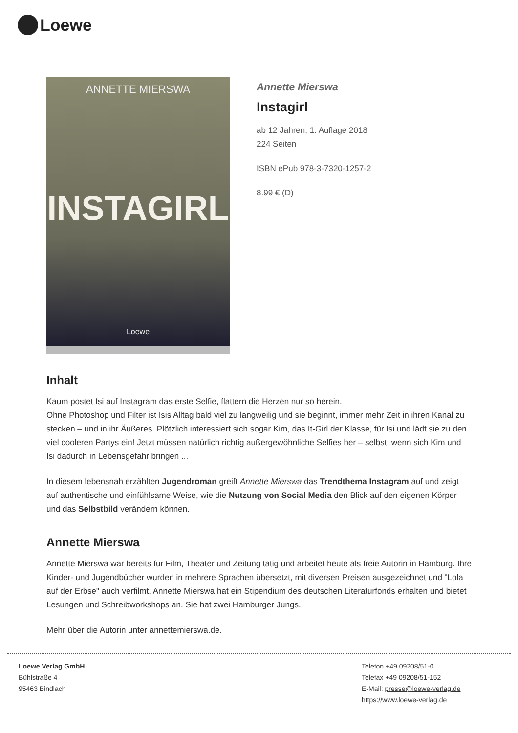Loewe
ANNETTE MIERSWA
INSTAGIRL
Loewe
Annette Mierswa
Instagirl
ab 12 Jahren, 1. Auflage 2018
224 Seiten
ISBN ePub 978-3-7320-1257-2
8.99 € (D)
Inhalt
Kaum postet Isi auf Instagram das erste Selfie, flattern die Herzen nur so herein.
Ohne Photoshop und Filter ist Isis Alltag bald viel zu langweilig und sie beginnt, immer mehr Zeit in ihren Kanal zu stecken – und in ihr Äußeres. Plötzlich interessiert sich sogar Kim, das It-Girl der Klasse, für Isi und lädt sie zu den viel cooleren Partys ein! Jetzt müssen natürlich richtig außergewöhnliche Selfies her – selbst, wenn sich Kim und Isi dadurch in Lebensgefahr bringen ...
In diesem lebensnah erzählten Jugendroman greift Annette Mierswa das Trendthema Instagram auf und zeigt auf authentische und einfühlsame Weise, wie die Nutzung von Social Media den Blick auf den eigenen Körper und das Selbstbild verändern können.
Annette Mierswa
Annette Mierswa war bereits für Film, Theater und Zeitung tätig und arbeitet heute als freie Autorin in Hamburg. Ihre Kinder- und Jugendbücher wurden in mehrere Sprachen übersetzt, mit diversen Preisen ausgezeichnet und "Lola auf der Erbse" auch verfilmt. Annette Mierswa hat ein Stipendium des deutschen Literaturfonds erhalten und bietet Lesungen und Schreibworkshops an. Sie hat zwei Hamburger Jungs.
Mehr über die Autorin unter annettemierswa.de.
Loewe Verlag GmbH
Bühlstraße 4
95463 Bindlach
Telefon +49 09208/51-0
Telefax +49 09208/51-152
E-Mail: presse@loewe-verlag.de
https://www.loewe-verlag.de